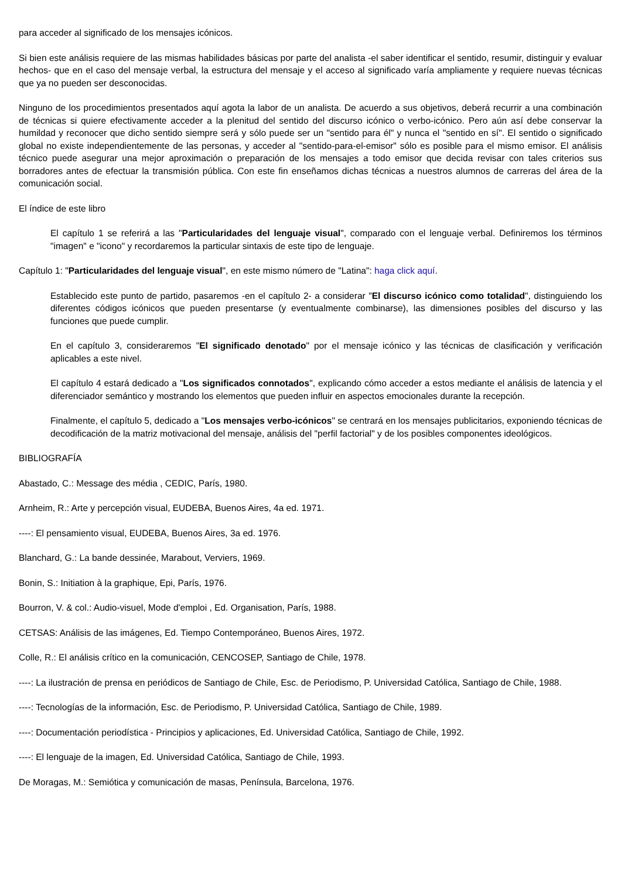para acceder al significado de los mensajes icónicos.
Si bien este análisis requiere de las mismas habilidades básicas por parte del analista -el saber identificar el sentido, resumir, distinguir y evaluar hechos- que en el caso del mensaje verbal, la estructura del mensaje y el acceso al significado varía ampliamente y requiere nuevas técnicas que ya no pueden ser desconocidas.
Ninguno de los procedimientos presentados aquí agota la labor de un analista. De acuerdo a sus objetivos, deberá recurrir a una combinación de técnicas si quiere efectivamente acceder a la plenitud del sentido del discurso icónico o verbo-icónico. Pero aún así debe conservar la humildad y reconocer que dicho sentido siempre será y sólo puede ser un "sentido para él" y nunca el "sentido en sí". El sentido o significado global no existe independientemente de las personas, y acceder al "sentido-para-el-emisor" sólo es posible para el mismo emisor. El análisis técnico puede asegurar una mejor aproximación o preparación de los mensajes a todo emisor que decida revisar con tales criterios sus borradores antes de efectuar la transmisión pública. Con este fin enseñamos dichas técnicas a nuestros alumnos de carreras del área de la comunicación social.
El índice de este libro
El capítulo 1 se referirá a las "Particularidades del lenguaje visual", comparado con el lenguaje verbal. Definiremos los términos "imagen" e "icono" y recordaremos la particular sintaxis de este tipo de lenguaje.
Capítulo 1: "Particularidades del lenguaje visual", en este mismo número de "Latina": haga click aquí.
Establecido este punto de partido, pasaremos -en el capítulo 2- a considerar "El discurso icónico como totalidad", distinguiendo los diferentes códigos icónicos que pueden presentarse (y eventualmente combinarse), las dimensiones posibles del discurso y las funciones que puede cumplir.
En el capítulo 3, consideraremos "El significado denotado" por el mensaje icónico y las técnicas de clasificación y verificación aplicables a este nivel.
El capítulo 4 estará dedicado a "Los significados connotados", explicando cómo acceder a estos mediante el análisis de latencia y el diferenciador semántico y mostrando los elementos que pueden influir en aspectos emocionales durante la recepción.
Finalmente, el capítulo 5, dedicado a "Los mensajes verbo-icónicos" se centrará en los mensajes publicitarios, exponiendo técnicas de decodificación de la matriz motivacional del mensaje, análisis del "perfil factorial" y de los posibles componentes ideológicos.
BIBLIOGRAFÍA
Abastado, C.: Message des média , CEDIC, París, 1980.
Arnheim, R.: Arte y percepción visual, EUDEBA, Buenos Aires, 4a ed. 1971.
----: El pensamiento visual, EUDEBA, Buenos Aires, 3a ed. 1976.
Blanchard, G.: La bande dessinée, Marabout, Verviers, 1969.
Bonin, S.: Initiation à la graphique, Epi, París, 1976.
Bourron, V. & col.: Audio-visuel, Mode d'emploi , Ed. Organisation, París, 1988.
CETSAS: Análisis de las imágenes, Ed. Tiempo Contemporáneo, Buenos Aires, 1972.
Colle, R.: El análisis crítico en la comunicación, CENCOSEP, Santiago de Chile, 1978.
----: La ilustración de prensa en periódicos de Santiago de Chile, Esc. de Periodismo, P. Universidad Católica, Santiago de Chile, 1988.
----: Tecnologías de la información, Esc. de Periodismo, P. Universidad Católica, Santiago de Chile, 1989.
----: Documentación periodística - Principios y aplicaciones, Ed. Universidad Católica, Santiago de Chile, 1992.
----: El lenguaje de la imagen, Ed. Universidad Católica, Santiago de Chile, 1993.
De Moragas, M.: Semiótica y comunicación de masas, Península, Barcelona, 1976.